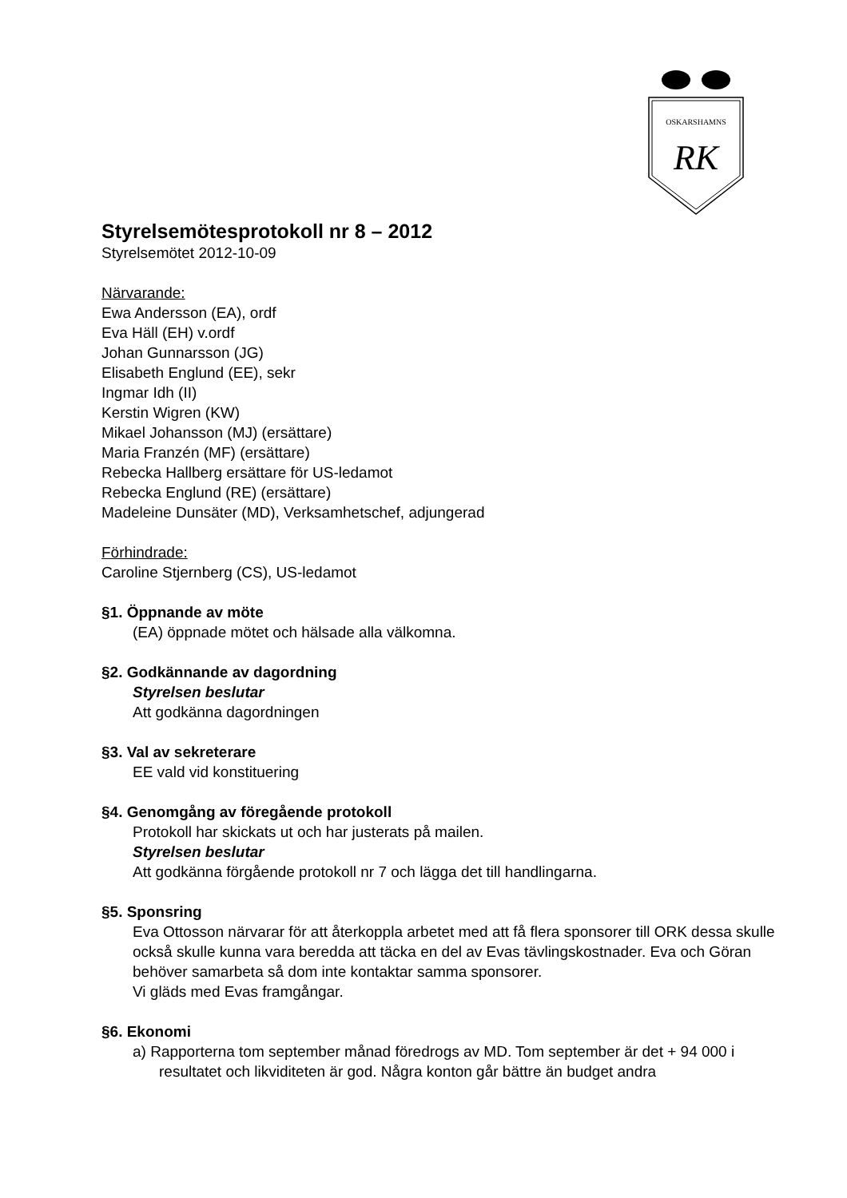OSKARSHAMNS
RK
Styrelsemötesprotokoll nr 8 – 2012
Styrelsemötet 2012-10-09
Närvarande:
Ewa Andersson (EA), ordf
Eva Häll (EH) v.ordf
Johan Gunnarsson (JG)
Elisabeth Englund (EE), sekr
Ingmar Idh (II)
Kerstin Wigren (KW)
Mikael Johansson (MJ) (ersättare)
Maria Franzén (MF) (ersättare)
Rebecka Hallberg ersättare för US-ledamot
Rebecka Englund (RE) (ersättare)
Madeleine Dunsäter (MD), Verksamhetschef, adjungerad
Förhindrade:
Caroline Stjernberg (CS), US-ledamot
§1. Öppnande av möte
(EA) öppnade mötet och hälsade alla välkomna.
§2. Godkännande av dagordning
Styrelsen beslutar
Att godkänna dagordningen
§3. Val av sekreterare
EE vald vid konstituering
§4. Genomgång av föregående protokoll
Protokoll har skickats ut och har justerats på mailen.
Styrelsen beslutar
Att godkänna förgående protokoll nr 7 och lägga det till handlingarna.
§5. Sponsring
Eva Ottosson närvarar för att återkoppla arbetet med att få flera sponsorer till ORK dessa skulle också skulle kunna vara beredda att täcka en del av Evas tävlingskostnader. Eva och Göran behöver samarbeta så dom inte kontaktar samma sponsorer.
Vi gläds med Evas framgångar.
§6. Ekonomi
a) Rapporterna tom september månad föredrogs av MD. Tom september är det + 94 000 i resultatet och likviditeten är god. Några konton går bättre än budget andra